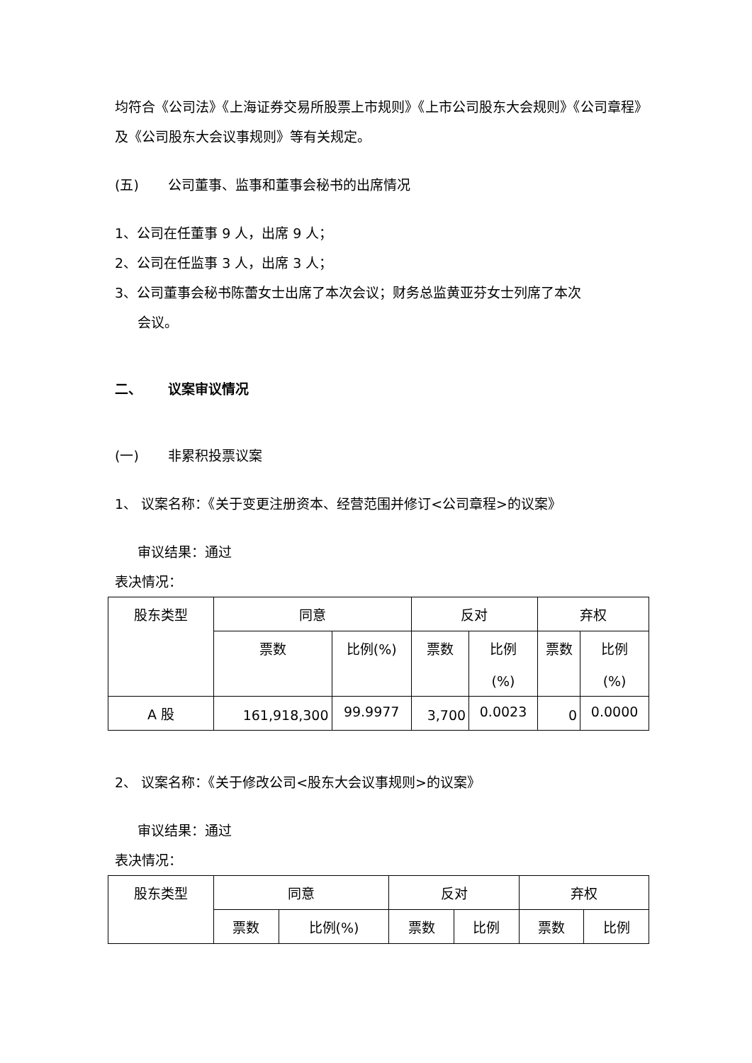均符合《公司法》《上海证券交易所股票上市规则》《上市公司股东大会规则》《公司章程》及《公司股东大会议事规则》等有关规定。
(五) 公司董事、监事和董事会秘书的出席情况
1、公司在任董事 9 人，出席 9 人；
2、公司在任监事 3 人，出席 3 人；
3、公司董事会秘书陈蕾女士出席了本次会议；财务总监黄亚芬女士列席了本次
会议。
二、 议案审议情况
(一) 非累积投票议案
1、 议案名称：《关于变更注册资本、经营范围并修订<公司章程>的议案》
审议结果：通过
表决情况：
| 股东类型 | 同意 | | 反对 | | 弃权 | |
| | 票数 | 比例(%) | 票数 | 比例 (%) | 票数 | 比例 (%) |
| A 股 | 161,918,300 | 99.9977 | 3,700 | 0.0023 | 0 | 0.0000 |
2、 议案名称：《关于修改公司<股东大会议事规则>的议案》
审议结果：通过
表决情况：
| 股东类型 | 同意 | | 反对 | | 弃权 | |
| | 票数 | 比例(%) | 票数 | 比例 | 票数 | 比例 |